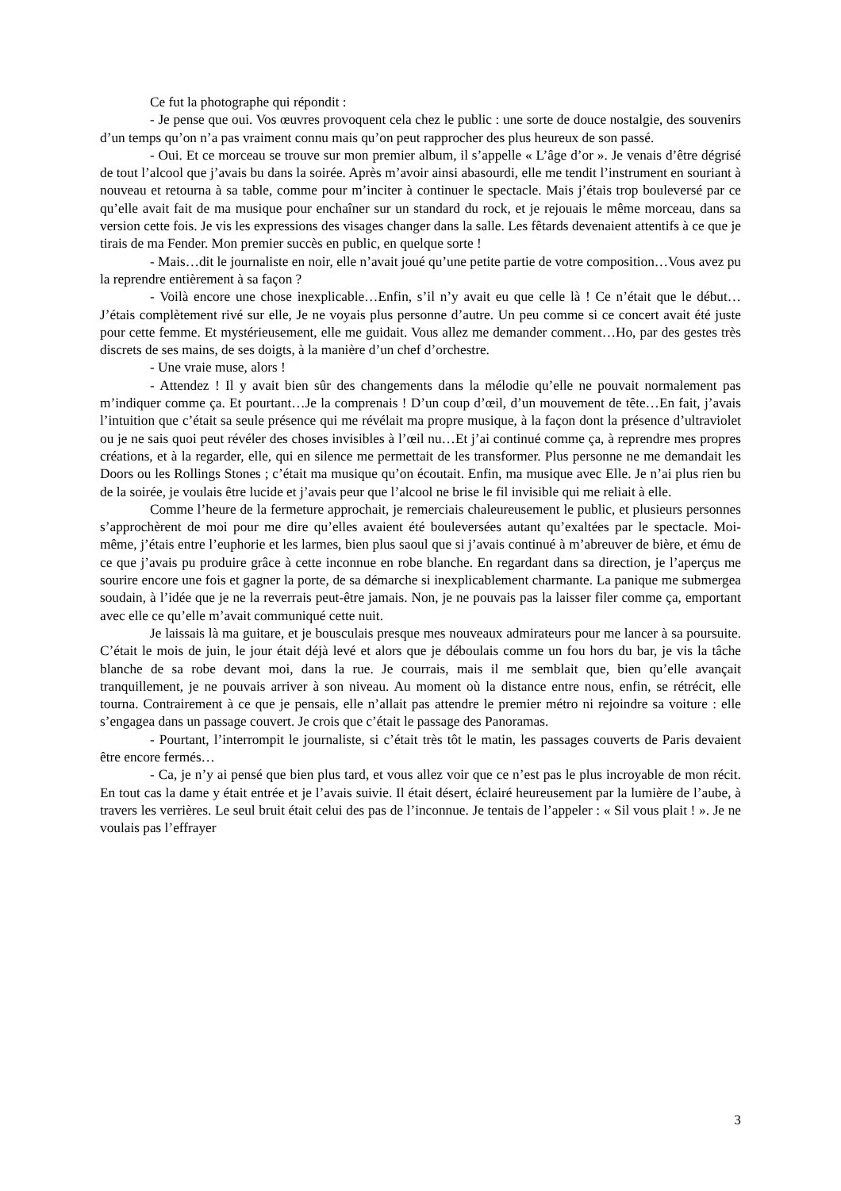Ce fut la photographe qui répondit :
- Je pense que oui. Vos œuvres provoquent cela chez le public : une sorte de douce nostalgie, des souvenirs d’un temps qu’on n’a pas vraiment connu mais qu’on peut rapprocher des plus heureux de son passé.
- Oui. Et ce morceau se trouve sur mon premier album, il s’appelle « L’âge d’or ». Je venais d’être dégrisé de tout l’alcool que j’avais bu dans la soirée. Après m’avoir ainsi abasourdi, elle me tendit l’instrument en souriant à nouveau et retourna à sa table, comme pour m’inciter à continuer le spectacle. Mais j’étais trop bouleversé par ce qu’elle avait fait de ma musique pour enchaîner sur un standard du rock, et je rejouais le même morceau, dans sa version cette fois. Je vis les expressions des visages changer dans la salle. Les fêtards devenaient attentifs à ce que je tirais de ma Fender. Mon premier succès en public, en quelque sorte !
- Mais…dit le journaliste en noir, elle n’avait joué qu’une petite partie de votre composition…Vous avez pu la reprendre entièrement à sa façon ?
- Voilà encore une chose inexplicable…Enfin, s’il n’y avait eu que celle là ! Ce n’était que le début… J’étais complètement rivé sur elle, Je ne voyais plus personne d’autre. Un peu comme si ce concert avait été juste pour cette femme. Et mystérieusement, elle me guidait. Vous allez me demander comment…Ho, par des gestes très discrets de ses mains, de ses doigts, à la manière d’un chef d’orchestre.
- Une vraie muse, alors !
- Attendez ! Il y avait bien sûr des changements dans la mélodie qu’elle ne pouvait normalement pas m’indiquer comme ça. Et pourtant…Je la comprenais ! D’un coup d’œil, d’un mouvement de tête…En fait, j’avais l’intuition que c’était sa seule présence qui me révélait ma propre musique, à la façon dont la présence d’ultraviolet ou je ne sais quoi peut révéler des choses invisibles à l’œil nu…Et j’ai continué comme ça, à reprendre mes propres créations, et à la regarder, elle, qui en silence me permettait de les transformer. Plus personne ne me demandait les Doors ou les Rollings Stones ; c’était ma musique qu’on écoutait. Enfin, ma musique avec Elle. Je n’ai plus rien bu de la soirée, je voulais être lucide et j’avais peur que l’alcool ne brise le fil invisible qui me reliait à elle.
Comme l’heure de la fermeture approchait, je remerciais chaleureusement le public, et plusieurs personnes s’approchèrent de moi pour me dire qu’elles avaient été bouleversées autant qu’exaltées par le spectacle. Moi-même, j’étais entre l’euphorie et les larmes, bien plus saoul que si j’avais continué à m’abreuver de bière, et ému de ce que j’avais pu produire grâce à cette inconnue en robe blanche. En regardant dans sa direction, je l’aperçus me sourire encore une fois et gagner la porte, de sa démarche si inexplicablement charmante. La panique me submergea soudain, à l’idée que je ne la reverrais peut-être jamais. Non, je ne pouvais pas la laisser filer comme ça, emportant avec elle ce qu’elle m’avait communiqué cette nuit.
Je laissais là ma guitare, et je bousculais presque mes nouveaux admirateurs pour me lancer à sa poursuite. C’était le mois de juin, le jour était déjà levé et alors que je déboulais comme un fou hors du bar, je vis la tâche blanche de sa robe devant moi, dans la rue. Je courrais, mais il me semblait que, bien qu’elle avançait tranquillement, je ne pouvais arriver à son niveau. Au moment où la distance entre nous, enfin, se rétrécit, elle tourna. Contrairement à ce que je pensais, elle n’allait pas attendre le premier métro ni rejoindre sa voiture : elle s’engagea dans un passage couvert. Je crois que c’était le passage des Panoramas.
- Pourtant, l’interrompit le journaliste, si c’était très tôt le matin, les passages couverts de Paris devaient être encore fermés…
- Ca, je n’y ai pensé que bien plus tard, et vous allez voir que ce n’est pas le plus incroyable de mon récit. En tout cas la dame y était entrée et je l’avais suivie. Il était désert, éclairé heureusement par la lumière de l’aube, à travers les verrières. Le seul bruit était celui des pas de l’inconnue. Je tentais de l’appeler : « Sil vous plait ! ». Je ne voulais pas l’effrayer
3